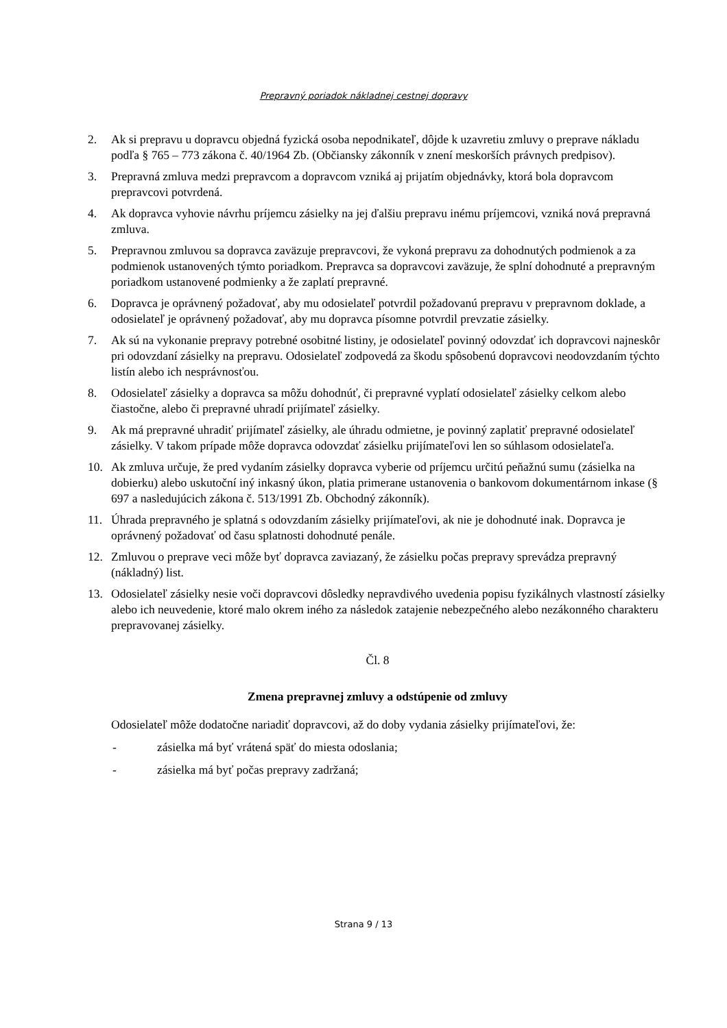Prepravný poriadok nákladnej cestnej dopravy
2. Ak si prepravu u dopravcu objedná fyzická osoba nepodnikateľ, dôjde k uzavretiu zmluvy o preprave nákladu podľa § 765 – 773 zákona č. 40/1964 Zb. (Občiansky zákonník v znení meskorších právnych predpisov).
3. Prepravná zmluva medzi prepravcom a dopravcom vzniká aj prijatím objednávky, ktorá bola dopravcom prepravcovi potvrdená.
4. Ak dopravca vyhovie návrhu príjemcu zásielky na jej ďalšiu prepravu inému príjemcovi, vzniká nová prepravná zmluva.
5. Prepravnou zmluvou sa dopravca zaväzuje prepravcovi, že vykoná prepravu za dohodnutých podmienok a za podmienok ustanovených týmto poriadkom. Prepravca sa dopravcovi zaväzuje, že splní dohodnuté a prepravným poriadkom ustanovené podmienky a že zaplatí prepravné.
6. Dopravca je oprávnený požadovať, aby mu odosielateľ potvrdil požadovanú prepravu v prepravnom doklade, a odosielateľ je oprávnený požadovať, aby mu dopravca písomne potvrdil prevzatie zásielky.
7. Ak sú na vykonanie prepravy potrebné osobitné listiny, je odosielateľ povinný odovzdať ich dopravcovi najneskôr pri odovzdaní zásielky na prepravu. Odosielateľ zodpovedá za škodu spôsobenú dopravcovi neodovzdaním týchto listín alebo ich nesprávnosťou.
8. Odosielateľ zásielky a dopravca sa môžu dohodnúť, či prepravné vyplatí odosielateľ zásielky celkom alebo čiastočne, alebo či prepravné uhradí prijímateľ zásielky.
9. Ak má prepravné uhradiť prijímateľ zásielky, ale úhradu odmietne, je povinný zaplatiť prepravné odosielateľ zásielky. V takom prípade môže dopravca odovzdať zásielku prijímateľovi len so súhlasom odosielateľa.
10. Ak zmluva určuje, že pred vydaním zásielky dopravca vyberie od príjemcu určitú peňažnú sumu (zásielka na dobierku) alebo uskutoční iný inkasný úkon, platia primerane ustanovenia o bankovom dokumentárnom inkase (§ 697 a nasledujúcich zákona č. 513/1991 Zb. Obchodný zákonník).
11. Úhrada prepravného je splatná s odovzdaním zásielky prijímateľovi, ak nie je dohodnuté inak. Dopravca je oprávnený požadovať od času splatnosti dohodnuté penále.
12. Zmluvou o preprave veci môže byť dopravca zaviazaný, že zásielku počas prepravy sprevádza prepravný (nákladný) list.
13. Odosielateľ zásielky nesie voči dopravcovi dôsledky nepravdivého uvedenia popisu fyzikálnych vlastností zásielky alebo ich neuvedenie, ktoré malo okrem iného za následok zatajenie nebezpečného alebo nezákonného charakteru prepravovanej zásielky.
Čl. 8
Zmena prepravnej zmluvy a odstúpenie od zmluvy
Odosielateľ môže dodatočne nariadiť dopravcovi, až do doby vydania zásielky prijímateľovi, že:
- zásielka má byť vrátená späť do miesta odoslania;
- zásielka má byť počas prepravy zadržaná;
Strana 9 / 13